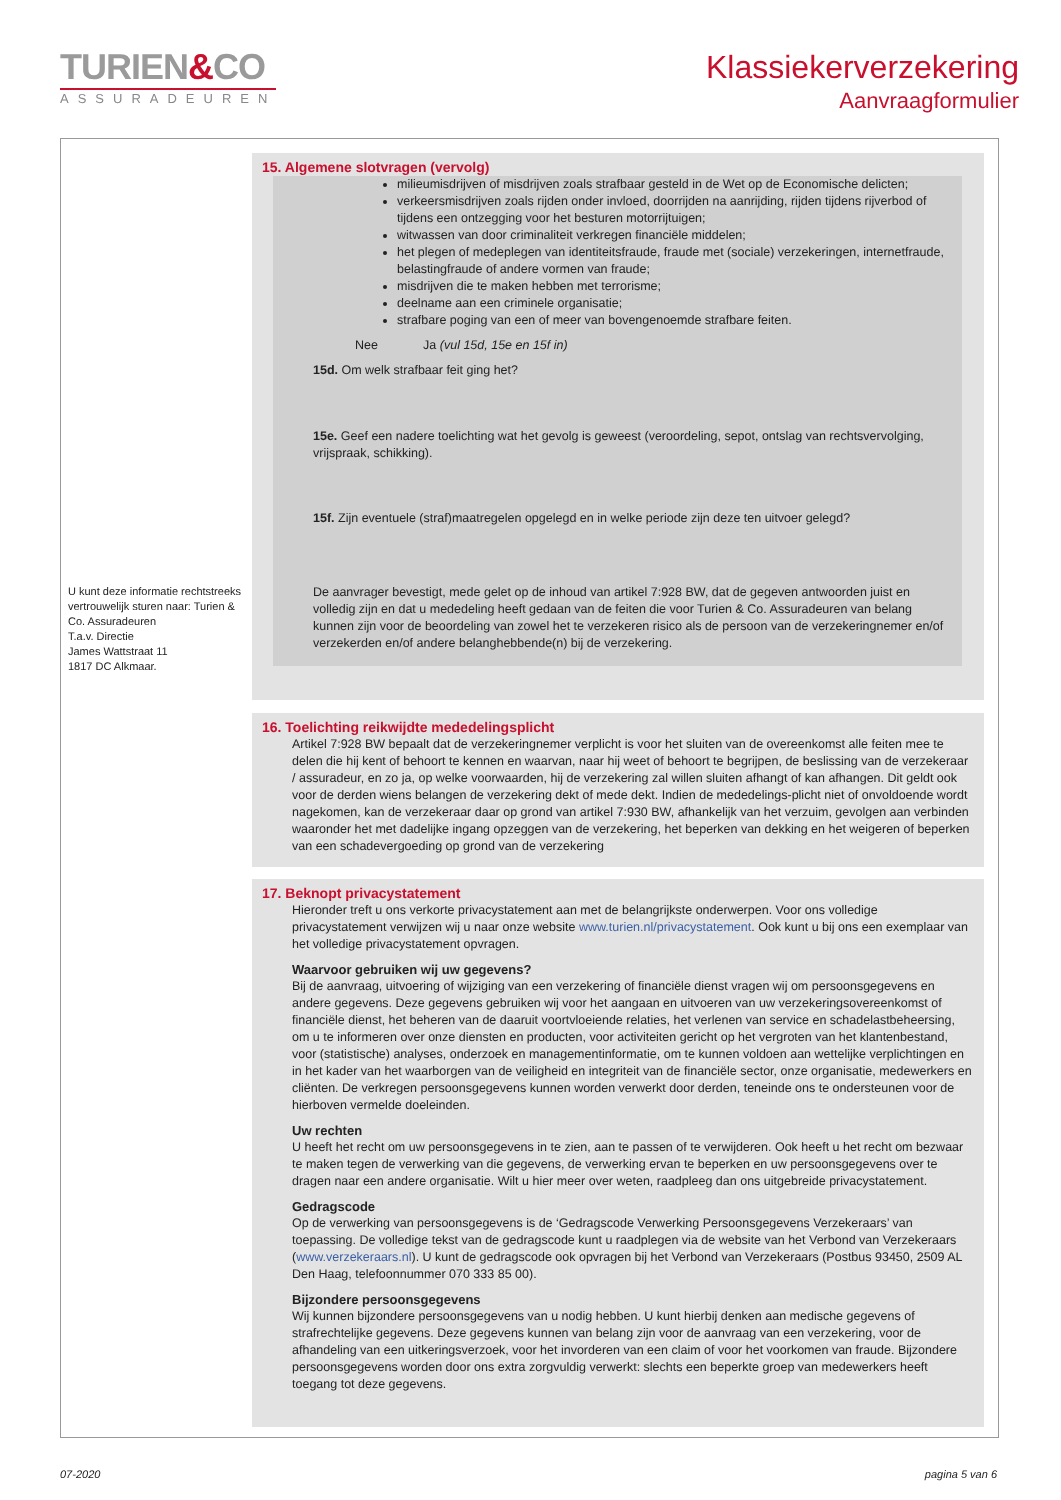TURIEN&CO
ASSURADEUREN
Klassiekerverzekering
Aanvraagformulier
U kunt deze informatie rechtstreeks vertrouwelijk sturen naar: Turien & Co. Assuradeuren
T.a.v. Directie
James Wattstraat 11
1817 DC Alkmaar.
15. Algemene slotvragen (vervolg)
milieumisdrijven of misdrijven zoals strafbaar gesteld in de Wet op de Economische delicten;
verkeersmisdrijven zoals rijden onder invloed, doorrijden na aanrijding, rijden tijdens rijverbod of tijdens een ontzegging voor het besturen motorrijtuigen;
witwassen van door criminaliteit verkregen financiële middelen;
het plegen of medeplegen van identiteitsfraude, fraude met (sociale) verzekeringen, internetfraude, belastingfraude of andere vormen van fraude;
misdrijven die te maken hebben met terrorisme;
deelname aan een criminele organisatie;
strafbare poging van een of meer van bovengenoemde strafbare feiten.
Nee Ja (vul 15d, 15e en 15f in)
15d. Om welk strafbaar feit ging het?
15e. Geef een nadere toelichting wat het gevolg is geweest (veroordeling, sepot, ontslag van rechtsvervolging, vrijspraak, schikking).
15f. Zijn eventuele (straf)maatregelen opgelegd en in welke periode zijn deze ten uitvoer gelegd?
De aanvrager bevestigt, mede gelet op de inhoud van artikel 7:928 BW, dat de gegeven antwoorden juist en volledig zijn en dat u mededeling heeft gedaan van de feiten die voor Turien & Co. Assuradeuren van belang kunnen zijn voor de beoordeling van zowel het te verzekeren risico als de persoon van de verzekeringnemer en/of verzekerden en/of andere belanghebbende(n) bij de verzekering.
16. Toelichting reikwijdte mededelingsplicht
Artikel 7:928 BW bepaalt dat de verzekeringnemer verplicht is voor het sluiten van de overeenkomst alle feiten mee te delen die hij kent of behoort te kennen en waarvan, naar hij weet of behoort te begrijpen, de beslissing van de verzekeraar / assuradeur, en zo ja, op welke voorwaarden, hij de verzekering zal willen sluiten afhangt of kan afhangen. Dit geldt ook voor de derden wiens belangen de verzekering dekt of mede dekt. Indien de mededelings-plicht niet of onvoldoende wordt nagekomen, kan de verzekeraar daar op grond van artikel 7:930 BW, afhankelijk van het verzuim, gevolgen aan verbinden waaronder het met dadelijke ingang opzeggen van de verzekering, het beperken van dekking en het weigeren of beperken van een schadevergoeding op grond van de verzekering
17. Beknopt privacystatement
Hieronder treft u ons verkorte privacystatement aan met de belangrijkste onderwerpen. Voor ons volledige privacystatement verwijzen wij u naar onze website www.turien.nl/privacystatement. Ook kunt u bij ons een exemplaar van het volledige privacystatement opvragen.
Waarvoor gebruiken wij uw gegevens?
Bij de aanvraag, uitvoering of wijziging van een verzekering of financiële dienst vragen wij om persoonsgegevens en andere gegevens. Deze gegevens gebruiken wij voor het aangaan en uitvoeren van uw verzekeringsovereenkomst of financiële dienst, het beheren van de daaruit voortvloeiende relaties, het verlenen van service en schadelastbeheersing, om u te informeren over onze diensten en producten, voor activiteiten gericht op het vergroten van het klantenbestand, voor (statistische) analyses, onderzoek en managementinformatie, om te kunnen voldoen aan wettelijke verplichtingen en in het kader van het waarborgen van de veiligheid en integriteit van de financiële sector, onze organisatie, medewerkers en cliënten. De verkregen persoonsgegevens kunnen worden verwerkt door derden, teneinde ons te ondersteunen voor de hierboven vermelde doeleinden.
Uw rechten
U heeft het recht om uw persoonsgegevens in te zien, aan te passen of te verwijderen. Ook heeft u het recht om bezwaar te maken tegen de verwerking van die gegevens, de verwerking ervan te beperken en uw persoonsgegevens over te dragen naar een andere organisatie. Wilt u hier meer over weten, raadpleeg dan ons uitgebreide privacystatement.
Gedragscode
Op de verwerking van persoonsgegevens is de ‘Gedragscode Verwerking Persoonsgegevens Verzekeraars’ van toepassing. De volledige tekst van de gedragscode kunt u raadplegen via de website van het Verbond van Verzekeraars (www.verzekeraars.nl). U kunt de gedragscode ook opvragen bij het Verbond van Verzekeraars (Postbus 93450, 2509 AL Den Haag, telefoonnummer 070 333 85 00).
Bijzondere persoonsgegevens
Wij kunnen bijzondere persoonsgegevens van u nodig hebben. U kunt hierbij denken aan medische gegevens of strafrechtelijke gegevens. Deze gegevens kunnen van belang zijn voor de aanvraag van een verzekering, voor de afhandeling van een uitkeringsverzoek, voor het invorderen van een claim of voor het voorkomen van fraude. Bijzondere persoonsgegevens worden door ons extra zorgvuldig verwerkt: slechts een beperkte groep van medewerkers heeft toegang tot deze gegevens.
07-2020 pagina 5 van 6